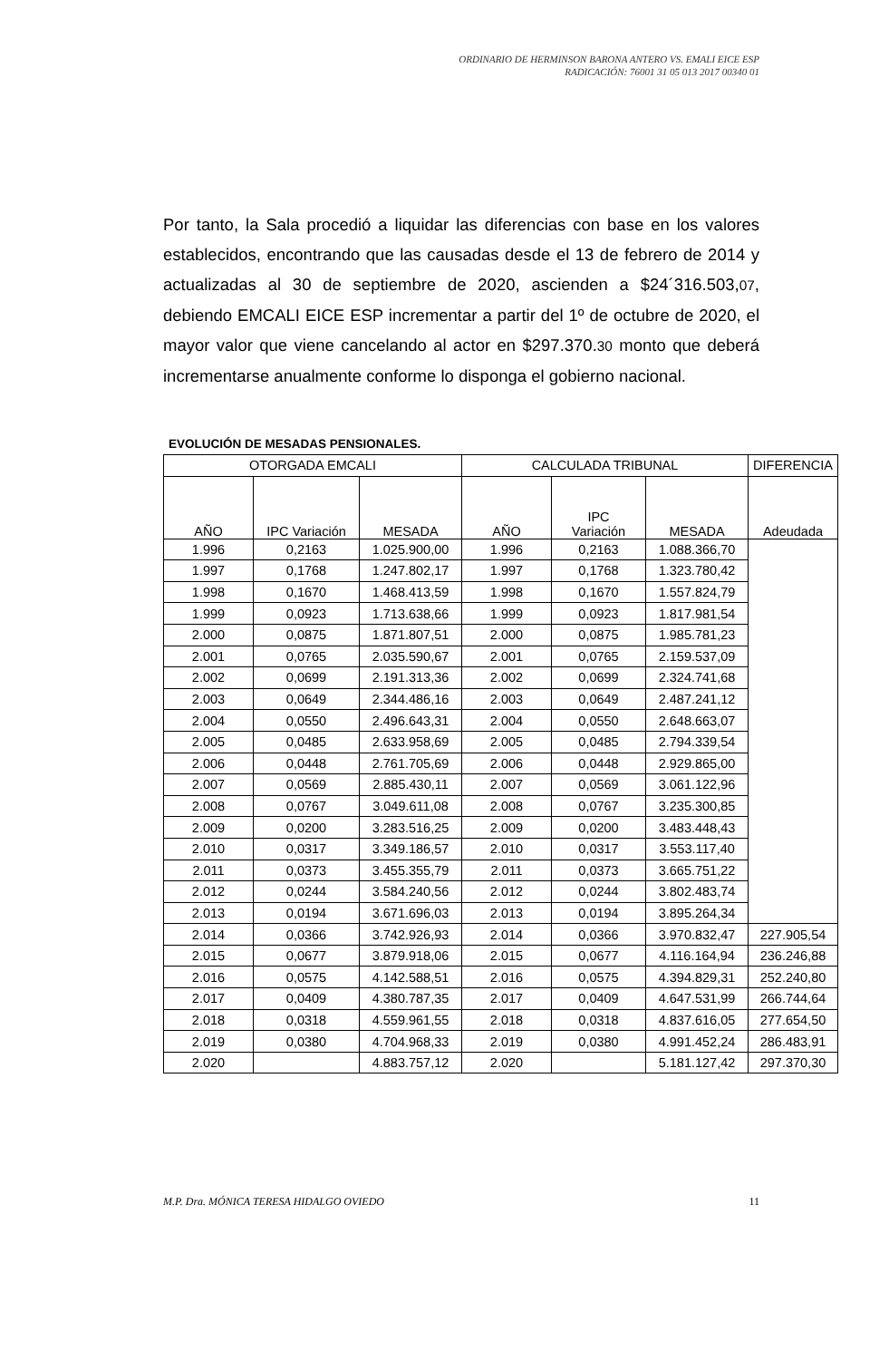ORDINARIO DE HERMINSON BARONA ANTERO VS. EMALI EICE ESP
RADICACIÓN: 76001 31 05 013 2017 00340 01
Por tanto, la Sala procedió a liquidar las diferencias con base en los valores establecidos, encontrando que las causadas desde el 13 de febrero de 2014 y actualizadas al 30 de septiembre de 2020, ascienden a $24´316.503,07, debiendo EMCALI EICE ESP incrementar a partir del 1º de octubre de 2020, el mayor valor que viene cancelando al actor en $297.370.30 monto que deberá incrementarse anualmente conforme lo disponga el gobierno nacional.
EVOLUCIÓN DE MESADAS PENSIONALES.
| OTORGADA EMCALI | | | CALCULADA TRIBUNAL | | | DIFERENCIA |
| --- | --- | --- | --- | --- | --- | --- |
| AÑO | IPC Variación | MESADA | AÑO | IPC Variación | MESADA | Adeudada |
| 1.996 | 0,2163 | 1.025.900,00 | 1.996 | 0,2163 | 1.088.366,70 | |
| 1.997 | 0,1768 | 1.247.802,17 | 1.997 | 0,1768 | 1.323.780,42 | |
| 1.998 | 0,1670 | 1.468.413,59 | 1.998 | 0,1670 | 1.557.824,79 | |
| 1.999 | 0,0923 | 1.713.638,66 | 1.999 | 0,0923 | 1.817.981,54 | |
| 2.000 | 0,0875 | 1.871.807,51 | 2.000 | 0,0875 | 1.985.781,23 | |
| 2.001 | 0,0765 | 2.035.590,67 | 2.001 | 0,0765 | 2.159.537,09 | |
| 2.002 | 0,0699 | 2.191.313,36 | 2.002 | 0,0699 | 2.324.741,68 | |
| 2.003 | 0,0649 | 2.344.486,16 | 2.003 | 0,0649 | 2.487.241,12 | |
| 2.004 | 0,0550 | 2.496.643,31 | 2.004 | 0,0550 | 2.648.663,07 | |
| 2.005 | 0,0485 | 2.633.958,69 | 2.005 | 0,0485 | 2.794.339,54 | |
| 2.006 | 0,0448 | 2.761.705,69 | 2.006 | 0,0448 | 2.929.865,00 | |
| 2.007 | 0,0569 | 2.885.430,11 | 2.007 | 0,0569 | 3.061.122,96 | |
| 2.008 | 0,0767 | 3.049.611,08 | 2.008 | 0,0767 | 3.235.300,85 | |
| 2.009 | 0,0200 | 3.283.516,25 | 2.009 | 0,0200 | 3.483.448,43 | |
| 2.010 | 0,0317 | 3.349.186,57 | 2.010 | 0,0317 | 3.553.117,40 | |
| 2.011 | 0,0373 | 3.455.355,79 | 2.011 | 0,0373 | 3.665.751,22 | |
| 2.012 | 0,0244 | 3.584.240,56 | 2.012 | 0,0244 | 3.802.483,74 | |
| 2.013 | 0,0194 | 3.671.696,03 | 2.013 | 0,0194 | 3.895.264,34 | |
| 2.014 | 0,0366 | 3.742.926,93 | 2.014 | 0,0366 | 3.970.832,47 | 227.905,54 |
| 2.015 | 0,0677 | 3.879.918,06 | 2.015 | 0,0677 | 4.116.164,94 | 236.246,88 |
| 2.016 | 0,0575 | 4.142.588,51 | 2.016 | 0,0575 | 4.394.829,31 | 252.240,80 |
| 2.017 | 0,0409 | 4.380.787,35 | 2.017 | 0,0409 | 4.647.531,99 | 266.744,64 |
| 2.018 | 0,0318 | 4.559.961,55 | 2.018 | 0,0318 | 4.837.616,05 | 277.654,50 |
| 2.019 | 0,0380 | 4.704.968,33 | 2.019 | 0,0380 | 4.991.452,24 | 286.483,91 |
| 2.020 | | 4.883.757,12 | 2.020 | | 5.181.127,42 | 297.370,30 |
M.P. Dra. MÓNICA TERESA HIDALGO OVIEDO 11